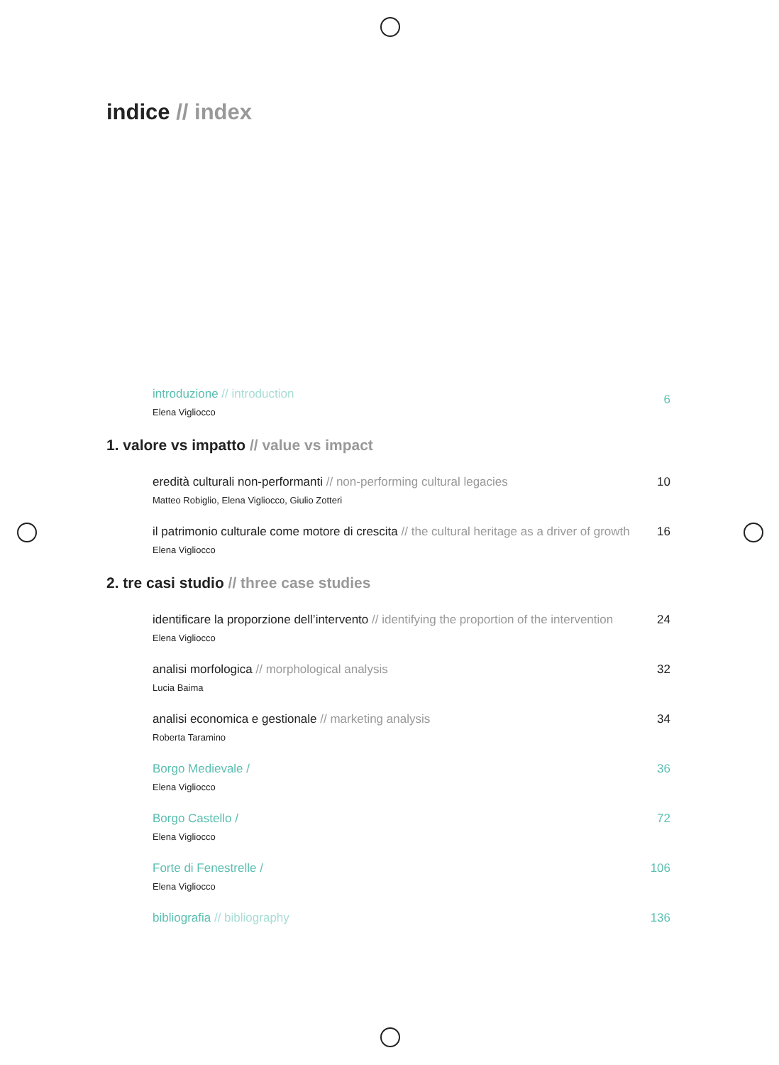indice // index
introduzione // introduction
Elena Vigliocco
6
1. valore vs impatto // value vs impact
eredità culturali non-performanti // non-performing cultural legacies
Matteo Robiglio, Elena Vigliocco, Giulio Zotteri
10
il patrimonio culturale come motore di crescita // the cultural heritage as a driver of growth
Elena Vigliocco
16
2. tre casi studio // three case studies
identificare la proporzione dell’intervento // identifying the proportion of the intervention
Elena Vigliocco
24
analisi morfologica // morphological analysis
Lucia Baima
32
analisi economica e gestionale // marketing analysis
Roberta Taramino
34
Borgo Medievale /
Elena Vigliocco
36
Borgo Castello /
Elena Vigliocco
72
Forte di Fenestrelle /
Elena Vigliocco
106
bibliografia // bibliography 136